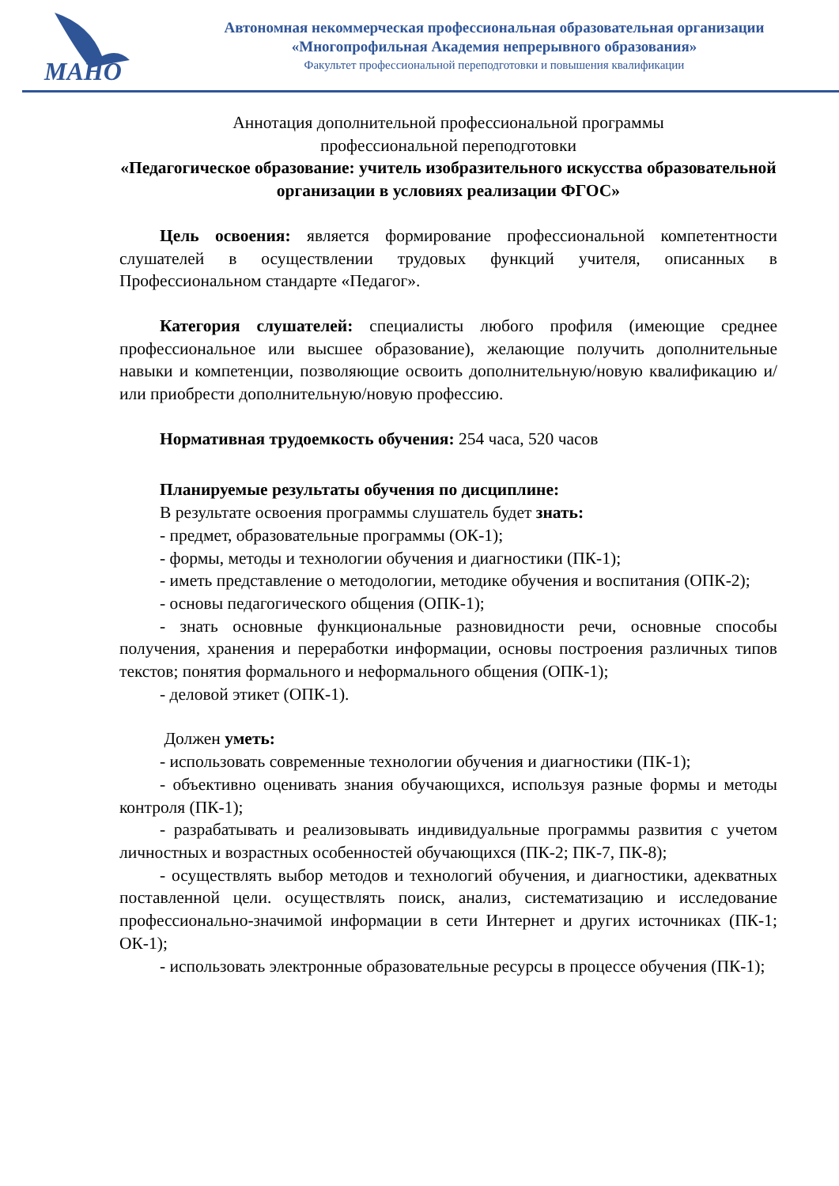МАНО
Автономная некоммерческая профессиональная образовательная организации
«Многопрофильная Академия непрерывного образования»
Факультет профессиональной переподготовки и повышения квалификации
Аннотация дополнительной профессиональной программы
профессиональной переподготовки
«Педагогическое образование: учитель изобразительного искусства образовательной организации в условиях реализации ФГОС»
Цель освоения: является формирование профессиональной компетентности слушателей в осуществлении трудовых функций учителя, описанных в Профессиональном стандарте «Педагог».
Категория слушателей: специалисты любого профиля (имеющие среднее профессиональное или высшее образование), желающие получить дополнительные навыки и компетенции, позволяющие освоить дополнительную/новую квалификацию и/или приобрести дополнительную/новую профессию.
Нормативная трудоемкость обучения: 254 часа, 520 часов
Планируемые результаты обучения по дисциплине:
В результате освоения программы слушатель будет знать:
- предмет, образовательные программы (ОК-1);
- формы, методы и технологии обучения и диагностики (ПК-1);
- иметь представление о методологии, методике обучения и воспитания (ОПК-2);
- основы педагогического общения (ОПК-1);
- знать основные функциональные разновидности речи, основные способы получения, хранения и переработки информации, основы построения различных типов текстов; понятия формального и неформального общения (ОПК-1);
- деловой этикет (ОПК-1).
Должен уметь:
- использовать современные технологии обучения и диагностики (ПК-1);
- объективно оценивать знания обучающихся, используя разные формы и методы контроля (ПК-1);
- разрабатывать и реализовывать индивидуальные программы развития с учетом личностных и возрастных особенностей обучающихся (ПК-2; ПК-7, ПК-8);
- осуществлять выбор методов и технологий обучения, и диагностики, адекватных поставленной цели. осуществлять поиск, анализ, систематизацию и исследование профессионально-значимой информации в сети Интернет и других источниках (ПК-1; ОК-1);
- использовать электронные образовательные ресурсы в процессе обучения (ПК-1);